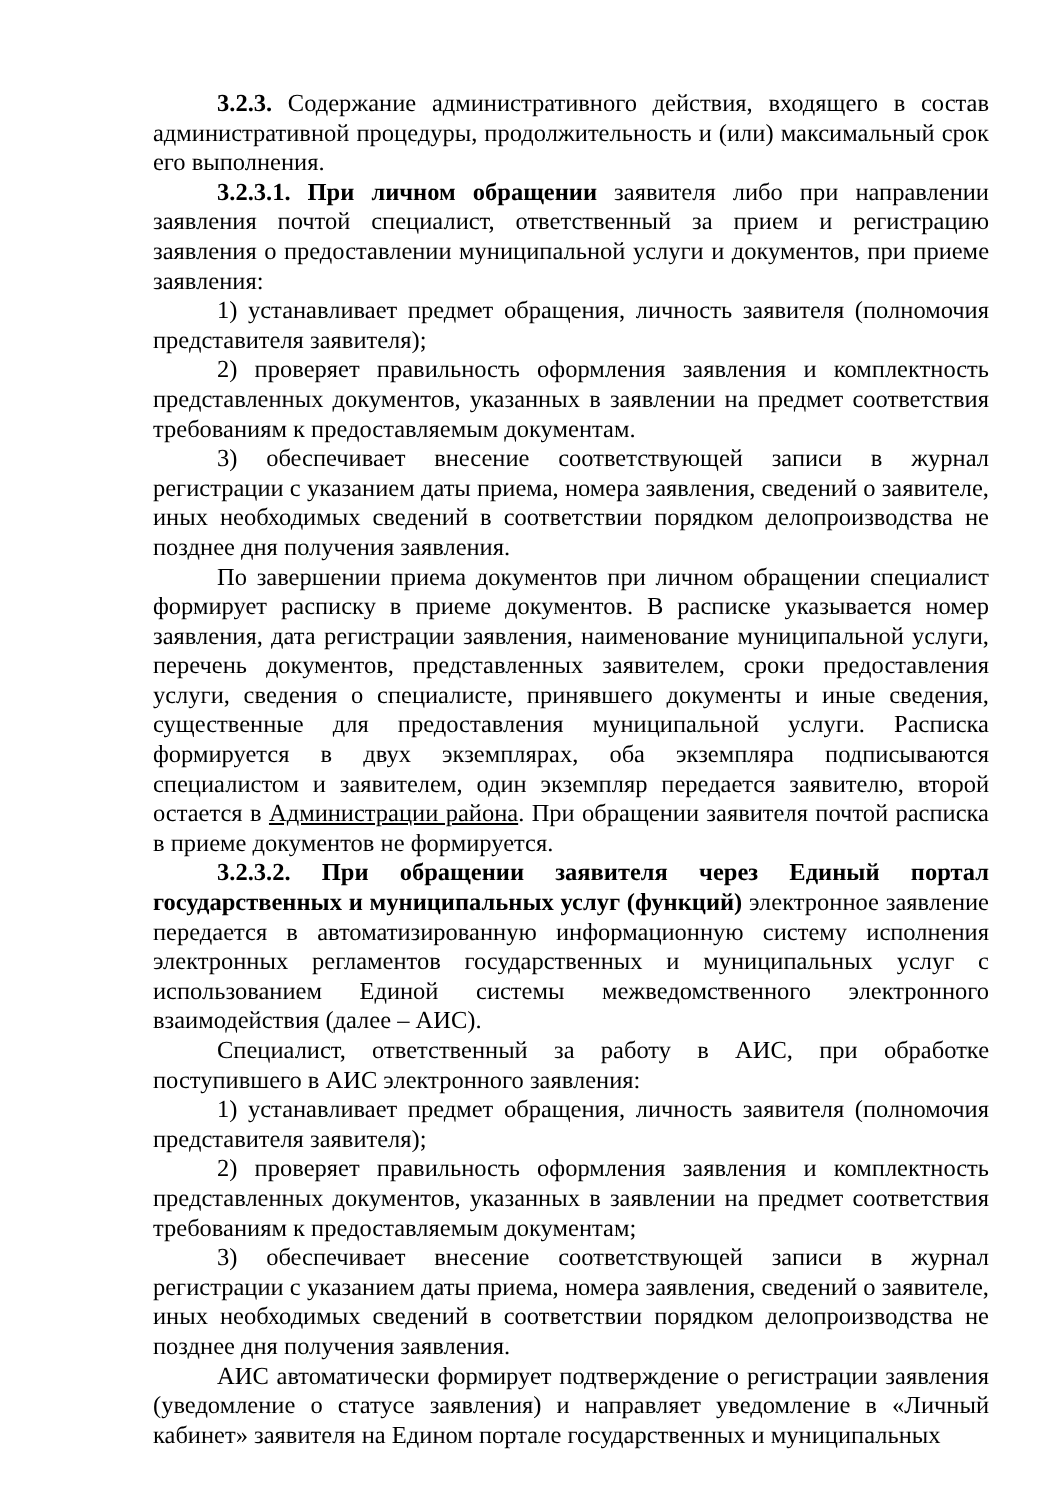3.2.3. Содержание административного действия, входящего в состав административной процедуры, продолжительность и (или) максимальный срок его выполнения.
3.2.3.1. При личном обращении заявителя либо при направлении заявления почтой специалист, ответственный за прием и регистрацию заявления о предоставлении муниципальной услуги и документов, при приеме заявления:
1) устанавливает предмет обращения, личность заявителя (полномочия представителя заявителя);
2) проверяет правильность оформления заявления и комплектность представленных документов, указанных в заявлении на предмет соответствия требованиям к предоставляемым документам.
3) обеспечивает внесение соответствующей записи в журнал регистрации с указанием даты приема, номера заявления, сведений о заявителе, иных необходимых сведений в соответствии порядком делопроизводства не позднее дня получения заявления.
По завершении приема документов при личном обращении специалист формирует расписку в приеме документов. В расписке указывается номер заявления, дата регистрации заявления, наименование муниципальной услуги, перечень документов, представленных заявителем, сроки предоставления услуги, сведения о специалисте, принявшего документы и иные сведения, существенные для предоставления муниципальной услуги. Расписка формируется в двух экземплярах, оба экземпляра подписываются специалистом и заявителем, один экземпляр передается заявителю, второй остается в Администрации района. При обращении заявителя почтой расписка в приеме документов не формируется.
3.2.3.2. При обращении заявителя через Единый портал государственных и муниципальных услуг (функций) электронное заявление передается в автоматизированную информационную систему исполнения электронных регламентов государственных и муниципальных услуг с использованием Единой системы межведомственного электронного взаимодействия (далее – АИС).
Специалист, ответственный за работу в АИС, при обработке поступившего в АИС электронного заявления:
1) устанавливает предмет обращения, личность заявителя (полномочия представителя заявителя);
2) проверяет правильность оформления заявления и комплектность представленных документов, указанных в заявлении на предмет соответствия требованиям к предоставляемым документам;
3) обеспечивает внесение соответствующей записи в журнал регистрации с указанием даты приема, номера заявления, сведений о заявителе, иных необходимых сведений в соответствии порядком делопроизводства не позднее дня получения заявления.
АИС автоматически формирует подтверждение о регистрации заявления (уведомление о статусе заявления) и направляет уведомление в «Личный кабинет» заявителя на Едином портале государственных и муниципальных